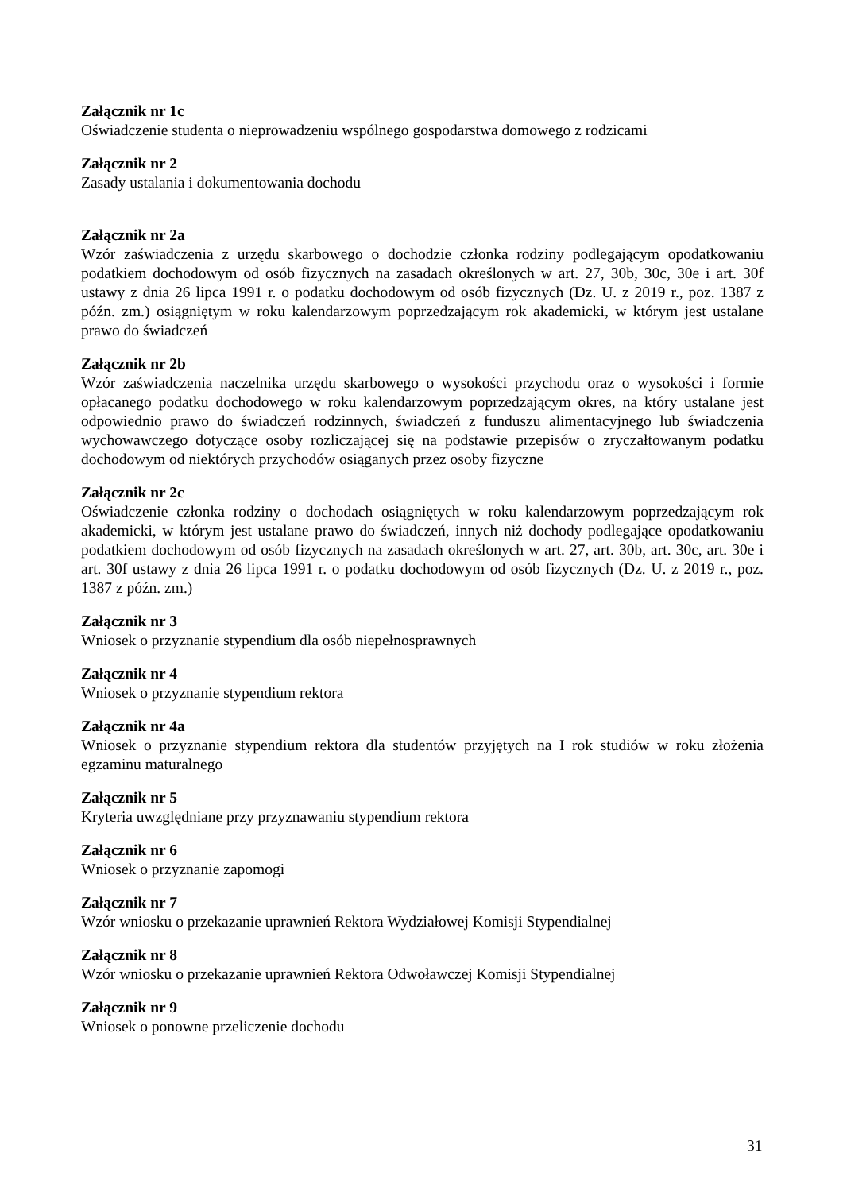Załącznik nr 1c
Oświadczenie studenta o nieprowadzeniu wspólnego gospodarstwa domowego z rodzicami
Załącznik nr 2
Zasady ustalania i dokumentowania dochodu
Załącznik nr 2a
Wzór zaświadczenia z urzędu skarbowego o dochodzie członka rodziny podlegającym opodatkowaniu podatkiem dochodowym od osób fizycznych na zasadach określonych w art. 27, 30b, 30c, 30e i art. 30f ustawy z dnia 26 lipca 1991 r. o podatku dochodowym od osób fizycznych (Dz. U. z 2019 r., poz. 1387 z późn. zm.) osiągniętym w roku kalendarzowym poprzedzającym rok akademicki, w którym jest ustalane prawo do świadczeń
Załącznik nr 2b
Wzór zaświadczenia naczelnika urzędu skarbowego o wysokości przychodu oraz o wysokości i formie opłacanego podatku dochodowego w roku kalendarzowym poprzedzającym okres, na który ustalane jest odpowiednio prawo do świadczeń rodzinnych, świadczeń z funduszu alimentacyjnego lub świadczenia wychowawczego dotyczące osoby rozliczającej się na podstawie przepisów o zryczałtowanym podatku dochodowym od niektórych przychodów osiąganych przez osoby fizyczne
Załącznik nr 2c
Oświadczenie członka rodziny o dochodach osiągniętych w roku kalendarzowym poprzedzającym rok akademicki, w którym jest ustalane prawo do świadczeń, innych niż dochody podlegające opodatkowaniu podatkiem dochodowym od osób fizycznych na zasadach określonych w art. 27, art. 30b, art. 30c, art. 30e i art. 30f ustawy z dnia 26 lipca 1991 r. o podatku dochodowym od osób fizycznych (Dz. U. z 2019 r., poz. 1387 z późn. zm.)
Załącznik nr 3
Wniosek o przyznanie stypendium dla osób niepełnosprawnych
Załącznik nr 4
Wniosek o przyznanie stypendium rektora
Załącznik nr 4a
Wniosek o przyznanie stypendium rektora dla studentów przyjętych na I rok studiów w roku złożenia egzaminu maturalnego
Załącznik nr 5
Kryteria uwzględniane przy przyznawaniu stypendium rektora
Załącznik nr 6
Wniosek o przyznanie zapomogi
Załącznik nr 7
Wzór wniosku o przekazanie uprawnień Rektora Wydziałowej Komisji Stypendialnej
Załącznik nr 8
Wzór wniosku o przekazanie uprawnień Rektora Odwoławczej Komisji Stypendialnej
Załącznik nr 9
Wniosek o ponowne przeliczenie dochodu
31